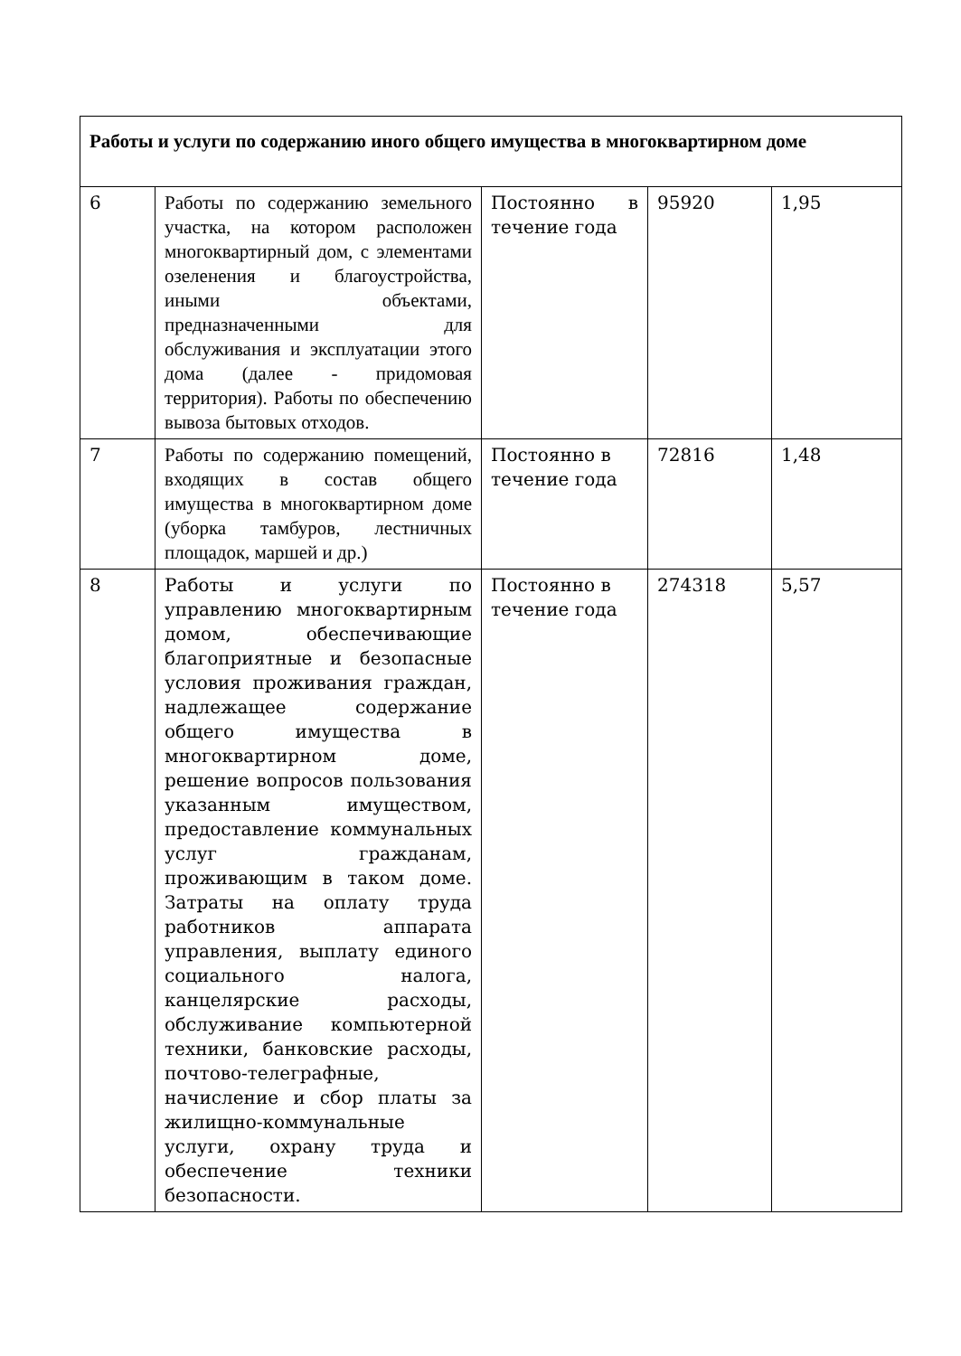| Работы и услуги по содержанию иного общего имущества в многоквартирном доме | | | | |
| 6 | Работы по содержанию земельного участка, на котором расположен многоквартирный дом, с элементами озеленения и благоустройства, иными объектами, предназначенными для обслуживания и эксплуатации этого дома (далее - придомовая территория). Работы по обеспечению вывоза бытовых отходов. | Постоянно в течение года | 95920 | 1,95 |
| 7 | Работы по содержанию помещений, входящих в состав общего имущества в многоквартирном доме (уборка тамбуров, лестничных площадок, маршей и др.) | Постоянно в течение года | 72816 | 1,48 |
| 8 | Работы и услуги по управлению многоквартирным домом, обеспечивающие благоприятные и безопасные условия проживания граждан, надлежащее содержание общего имущества в многоквартирном доме, решение вопросов пользования указанным имуществом, предоставление коммунальных услуг гражданам, проживающим в таком доме. Затраты на оплату труда работников аппарата управления, выплату единого социального налога, канцелярские расходы, обслуживание компьютерной техники, банковские расходы, почтово-телеграфные, начисление и сбор платы за жилищно-коммунальные услуги, охрану труда и обеспечение техники безопасности. | Постоянно в течение года | 274318 | 5,57 |